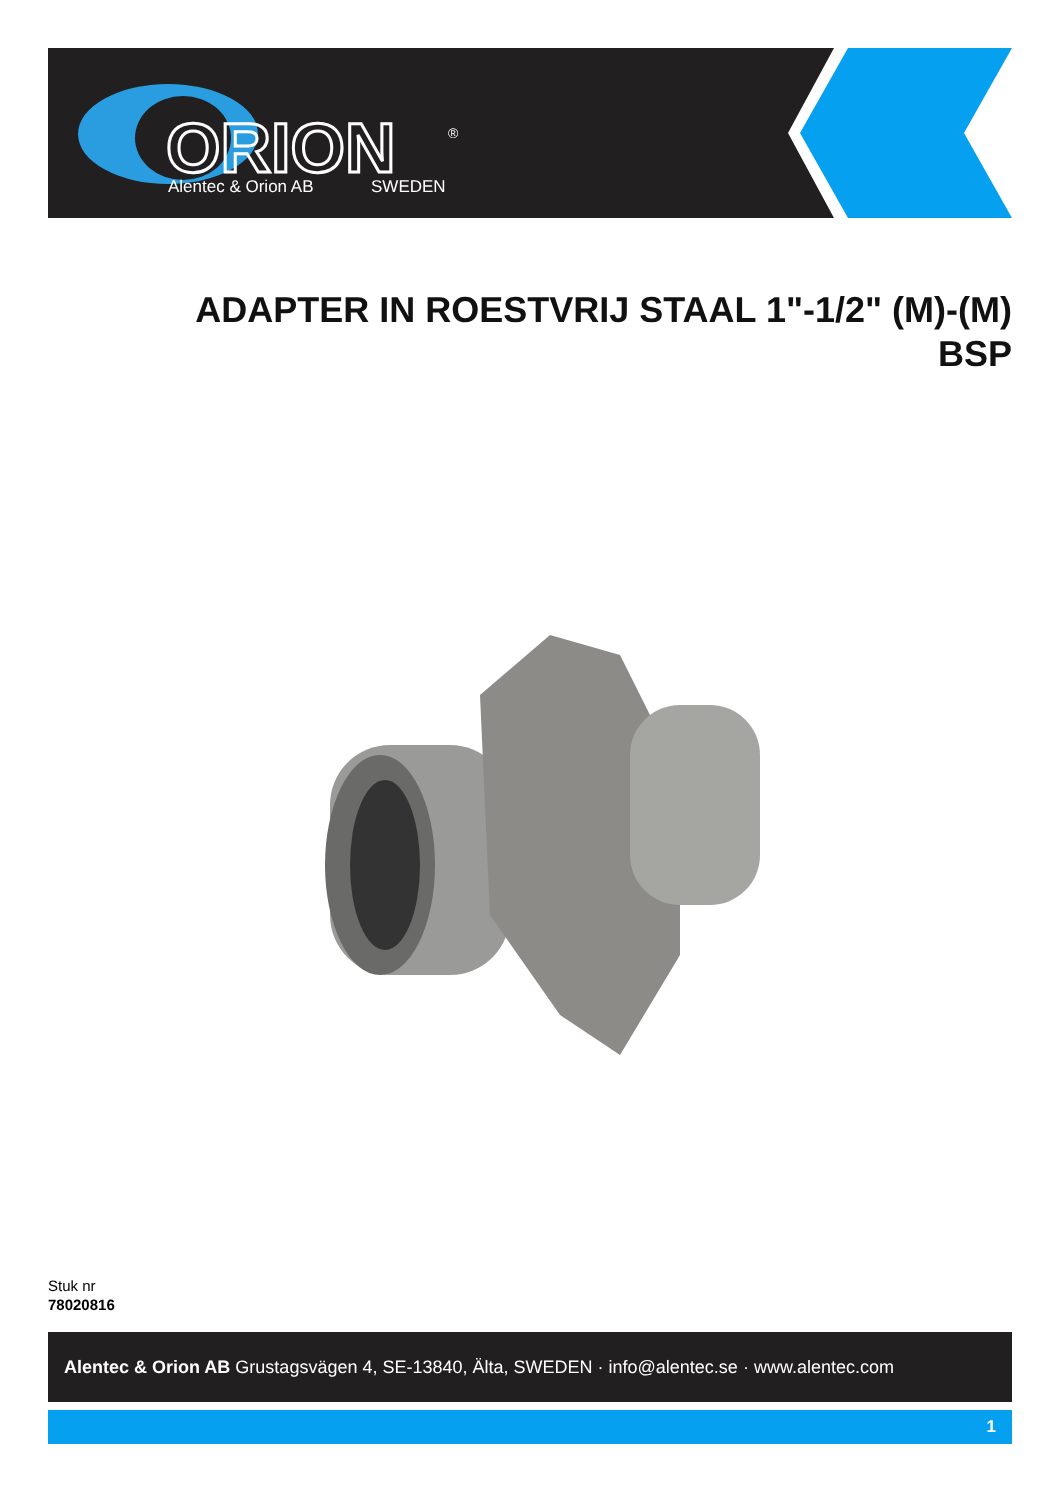ORION
Alentec & Orion AB
SWEDEN
®
ADAPTER IN ROESTVRIJ STAAL 1"-1/2" (M)-(M)
BSP
Stuk nr
78020816
Alentec & Orion AB Grustagsvägen 4, SE-13840, Älta, SWEDEN · info@alentec.se · www.alentec.com
1